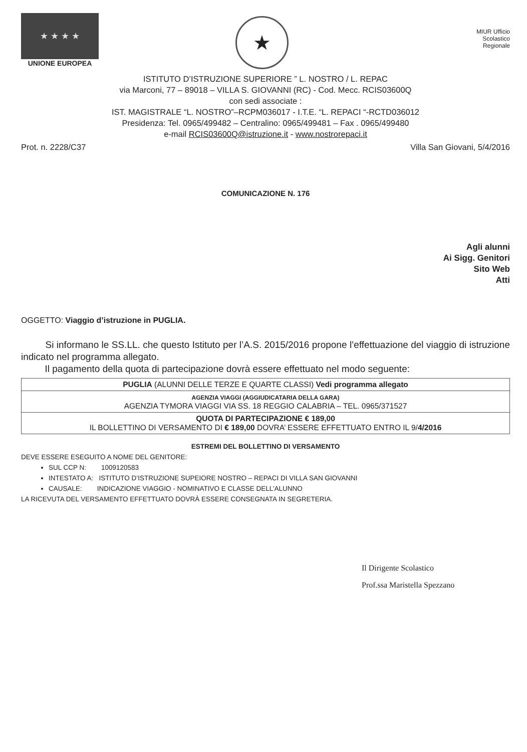★ ★ ★ ★
UNIONE EUROPEA
★
MIUR Ufficio
Scolastico
Regionale
ISTITUTO D’ISTRUZIONE SUPERIORE ” L. NOSTRO / L. REPAC
via Marconi, 77 – 89018 – VILLA S. GIOVANNI (RC) - Cod. Mecc. RCIS03600Q
con sedi associate :
IST. MAGISTRALE “L. NOSTRO”–RCPM036017 - I.T.E. “L. REPACI “-RCTD036012
Presidenza: Tel. 0965/499482 – Centralino: 0965/499481 – Fax . 0965/499480
e-mail RCIS03600Q@istruzione.it - www.nostrorepaci.it
Prot. n. 2228/C37 Villa San Giovani, 5/4/2016
COMUNICAZIONE N. 176
Agli alunni
Ai Sigg. Genitori
Sito Web
Atti
OGGETTO: Viaggio d’istruzione in PUGLIA.
Si informano le SS.LL. che questo Istituto per l’A.S. 2015/2016 propone l’effettuazione del viaggio di istruzione indicato nel programma allegato.
Il pagamento della quota di partecipazione dovrà essere effettuato nel modo seguente:
| PUGLIA (ALUNNI DELLE TERZE E QUARTE CLASSI) Vedi programma allegato |
| AGENZIA VIAGGI (AGGIUDICATARIA DELLA GARA) AGENZIA TYMORA VIAGGI VIA SS. 18 REGGIO CALABRIA – TEL. 0965/371527 |
| QUOTA DI PARTECIPAZIONE € 189,00 IL BOLLETTINO DI VERSAMENTO DI € 189,00 DOVRA’ ESSERE EFFETTUATO ENTRO IL 9/ 4/2016 |
ESTREMI DEL BOLLETTINO DI VERSAMENTO
DEVE ESSERE ESEGUITO A NOME DEL GENITORE:
SUL CCP N: 1009120583
INTESTATO A: ISTITUTO D’ISTRUZIONE SUPEIORE NOSTRO – REPACI DI VILLA SAN GIOVANNI
CAUSALE: INDICAZIONE VIAGGIO - NOMINATIVO E CLASSE DELL’ALUNNO
LA RICEVUTA DEL VERSAMENTO EFFETTUATO DOVRÀ ESSERE CONSEGNATA IN SEGRETERIA.
Il Dirigente Scolastico
Prof.ssa Maristella Spezzano